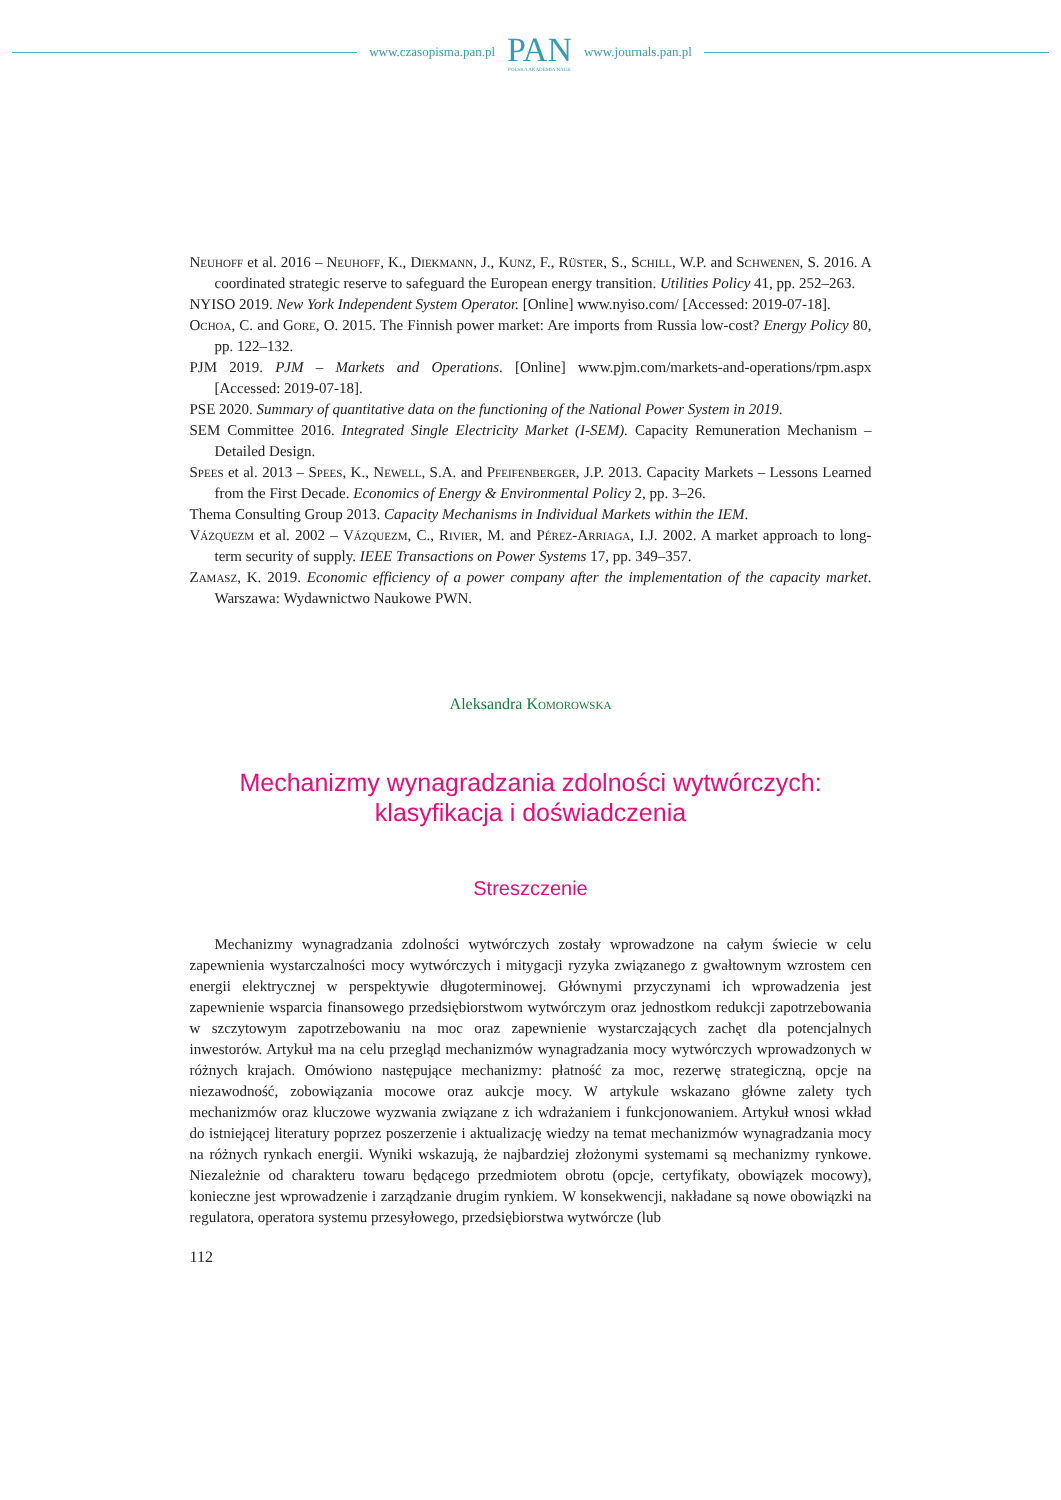www.czasopisma.pan.pl
PAN
POLSKA AKADEMIA NAUK
www.journals.pan.pl
Neuhoff et al. 2016 – Neuhoff, K., Diekmann, J., Kunz, F., Rüster, S., Schill, W.P. and Schwenen, S. 2016. A coordinated strategic reserve to safeguard the European energy transition. Utilities Policy 41, pp. 252–263.
NYISO 2019. New York Independent System Operator. [Online] www.nyiso.com/ [Accessed: 2019-07-18].
Ochoa, C. and Gore, O. 2015. The Finnish power market: Are imports from Russia low-cost? Energy Policy 80, pp. 122–132.
PJM 2019. PJM – Markets and Operations. [Online] www.pjm.com/markets-and-operations/rpm.aspx [Accessed: 2019-07-18].
PSE 2020. Summary of quantitative data on the functioning of the National Power System in 2019.
SEM Committee 2016. Integrated Single Electricity Market (I-SEM). Capacity Remuneration Mechanism – Detailed Design.
Spees et al. 2013 – Spees, K., Newell, S.A. and Pfeifenberger, J.P. 2013. Capacity Markets – Lessons Learned from the First Decade. Economics of Energy & Environmental Policy 2, pp. 3–26.
Thema Consulting Group 2013. Capacity Mechanisms in Individual Markets within the IEM.
Vázquezm et al. 2002 – Vázquezm, C., Rivier, M. and Pérez-Arriaga, I.J. 2002. A market approach to long-term security of supply. IEEE Transactions on Power Systems 17, pp. 349–357.
Zamasz, K. 2019. Economic efficiency of a power company after the implementation of the capacity market. Warszawa: Wydawnictwo Naukowe PWN.
Aleksandra Komorowska
Mechanizmy wynagradzania zdolności wytwórczych:
klasyfikacja i doświadczenia
Streszczenie
Mechanizmy wynagradzania zdolności wytwórczych zostały wprowadzone na całym świecie w celu zapewnienia wystarczalności mocy wytwórczych i mitygacji ryzyka związanego z gwałtownym wzrostem cen energii elektrycznej w perspektywie długoterminowej. Głównymi przyczynami ich wprowadzenia jest zapewnienie wsparcia finansowego przedsiębiorstwom wytwórczym oraz jednostkom redukcji zapotrzebowania w szczytowym zapotrzebowaniu na moc oraz zapewnienie wystarczających zachęt dla potencjalnych inwestorów. Artykuł ma na celu przegląd mechanizmów wynagradzania mocy wytwórczych wprowadzonych w różnych krajach. Omówiono następujące mechanizmy: płatność za moc, rezerwę strategiczną, opcje na niezawodność, zobowiązania mocowe oraz aukcje mocy. W artykule wskazano główne zalety tych mechanizmów oraz kluczowe wyzwania związane z ich wdrażaniem i funkcjonowaniem. Artykuł wnosi wkład do istniejącej literatury poprzez poszerzenie i aktualizację wiedzy na temat mechanizmów wynagradzania mocy na różnych rynkach energii. Wyniki wskazują, że najbardziej złożonymi systemami są mechanizmy rynkowe. Niezależnie od charakteru towaru będącego przedmiotem obrotu (opcje, certyfikaty, obowiązek mocowy), konieczne jest wprowadzenie i zarządzanie drugim rynkiem. W konsekwencji, nakładane są nowe obowiązki na regulatora, operatora systemu przesyłowego, przedsiębiorstwa wytwórcze (lub
112